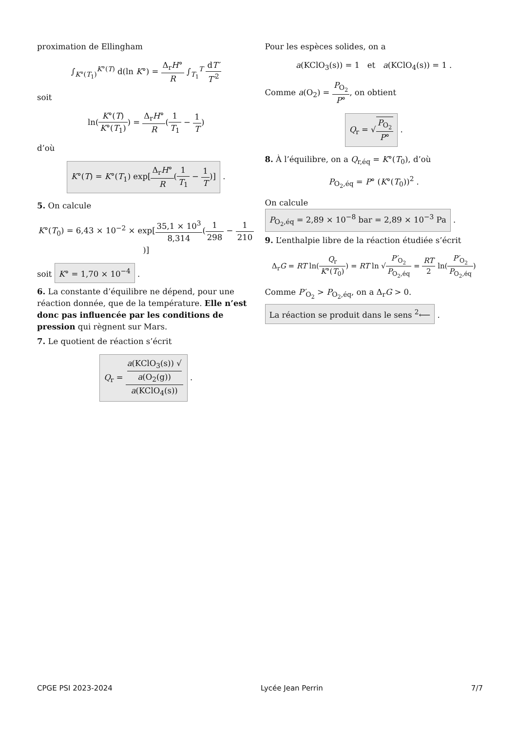proximation de Ellingham
∫<sub>K°(T<sub>1</sub>)</sub><sup>K°(T)</sup> d(ln K°) = Δ<sub>r</sub>H° R ∫<sub>T<sub>1</sub></sub><sup>T</sup> dT′ T′<sup>2</sup>
soit
ln(K°(T) K°(T<sub>1</sub>)) = Δ<sub>r</sub>H° R(1 T<sub>1</sub> − 1 T)
d’où
K°(T) = K°(T<sub>1</sub>) exp[Δ<sub>r</sub>H° R(1 T<sub>1</sub> − 1 T)] .
5. On calcule
K°(T<sub>0</sub>) = 6,43 × 10<sup>−2</sup> × exp[35,1 × 10<sup>3</sup> 8,314(1 298 − 1 210)]
soit K° = 1,70 × 10<sup>−4</sup> .
6. La constante d’équilibre ne dépend, pour une réaction donnée, que de la température. Elle n’est donc pas influencée par les conditions de pression qui règnent sur Mars.
7. Le quotient de réaction s’écrit
Q<sub>r</sub> = a(KClO<sub>3</sub>(s)) √
a(O<sub>2</sub>(g)) a(KClO<sub>4</sub>(s)) .
Pour les espèces solides, on a
a(KClO<sub>3</sub>(s)) = 1 et a(KClO<sub>4</sub>(s)) = 1 .
Comme a(O<sub>2</sub>) = P<sub>O<sub>2</sub></sub> P°, on obtient
Q<sub>r</sub> = √P<sub>O<sub>2</sub></sub> P° .
8. À l’équilibre, on a Q<sub>r,éq</sub> = K°(T<sub>0</sub>), d’où
P<sub>O<sub>2</sub>,éq</sub> = P° (K°(T<sub>0</sub>))<sup>2</sup> .
On calcule P<sub>O<sub>2</sub>,éq</sub> = 2,89 × 10<sup>−8</sup> bar = 2,89 × 10<sup>−3</sup> Pa .
9. L’enthalpie libre de la réaction étudiée s’écrit
Δ<sub>r</sub>G = RT ln(Q<sub>r</sub> K°(T<sub>0</sub>)) = RT ln √P′<sub>O<sub>2</sub></sub> P<sub>O<sub>2</sub>,éq</sub> = RT 2 ln(P′<sub>O<sub>2</sub></sub> P<sub>O<sub>2</sub>,éq</sub>)
Comme P′<sub>O<sub>2</sub></sub> > P<sub>O<sub>2</sub>,éq</sub>, on a Δ<sub>r</sub>G > 0.
La réaction se produit dans le sens <sup>2</sup>⟵ .
CPGE PSI 2023-2024 Lycée Jean Perrin 7/7